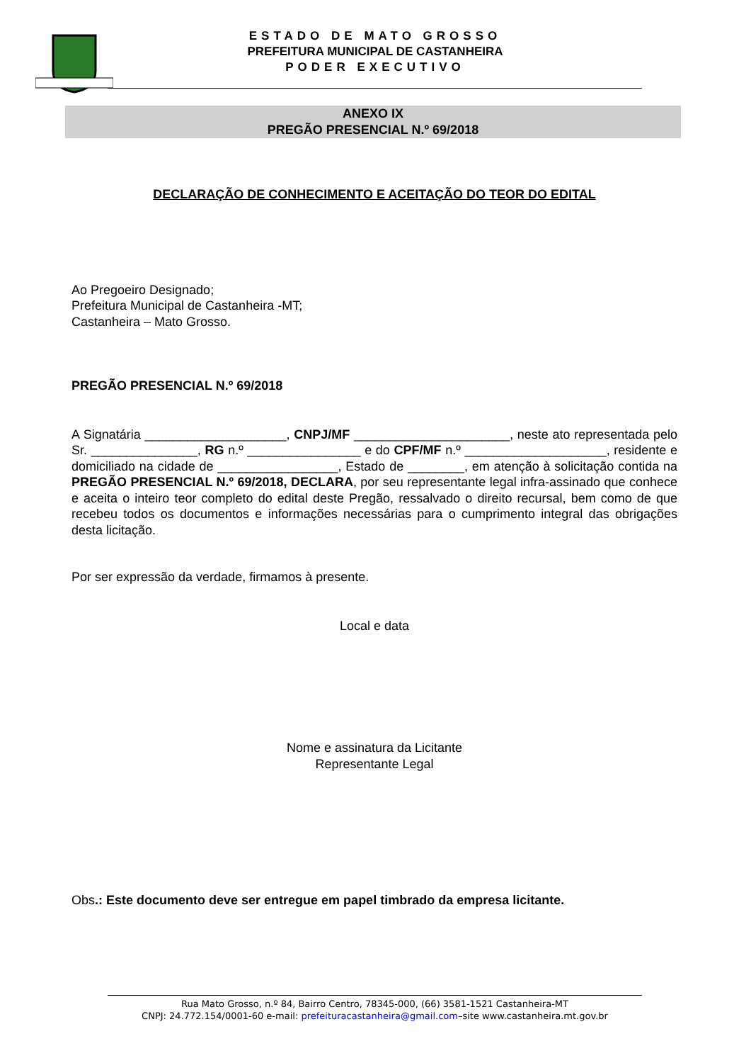ESTADO DE MATO GROSSO
PREFEITURA MUNICIPAL DE CASTANHEIRA
PODER EXECUTIVO
ANEXO IX
PREGÃO PRESENCIAL N.º 69/2018
DECLARAÇÃO DE CONHECIMENTO E ACEITAÇÃO DO TEOR DO EDITAL
Ao Pregoeiro Designado;
Prefeitura Municipal de Castanheira -MT;
Castanheira – Mato Grosso.
PREGÃO PRESENCIAL N.º 69/2018
A Signatária ____________________, CNPJ/MF ______________________, neste ato representada pelo Sr. _______________, RG n.º ________________ e do CPF/MF n.º ____________________, residente e domiciliado na cidade de _________________, Estado de ________, em atenção à solicitação contida na PREGÃO PRESENCIAL N.º 69/2018, DECLARA, por seu representante legal infra-assinado que conhece e aceita o inteiro teor completo do edital deste Pregão, ressalvado o direito recursal, bem como de que recebeu todos os documentos e informações necessárias para o cumprimento integral das obrigações desta licitação.
Por ser expressão da verdade, firmamos à presente.
Local e data
Nome e assinatura da Licitante
Representante Legal
Obs.: Este documento deve ser entregue em papel timbrado da empresa licitante.
Rua Mato Grosso, n.º 84, Bairro Centro, 78345-000, (66) 3581-1521 Castanheira-MT
CNPJ: 24.772.154/0001-60 e-mail: prefeituracastanheira@gmail.com–site www.castanheira.mt.gov.br